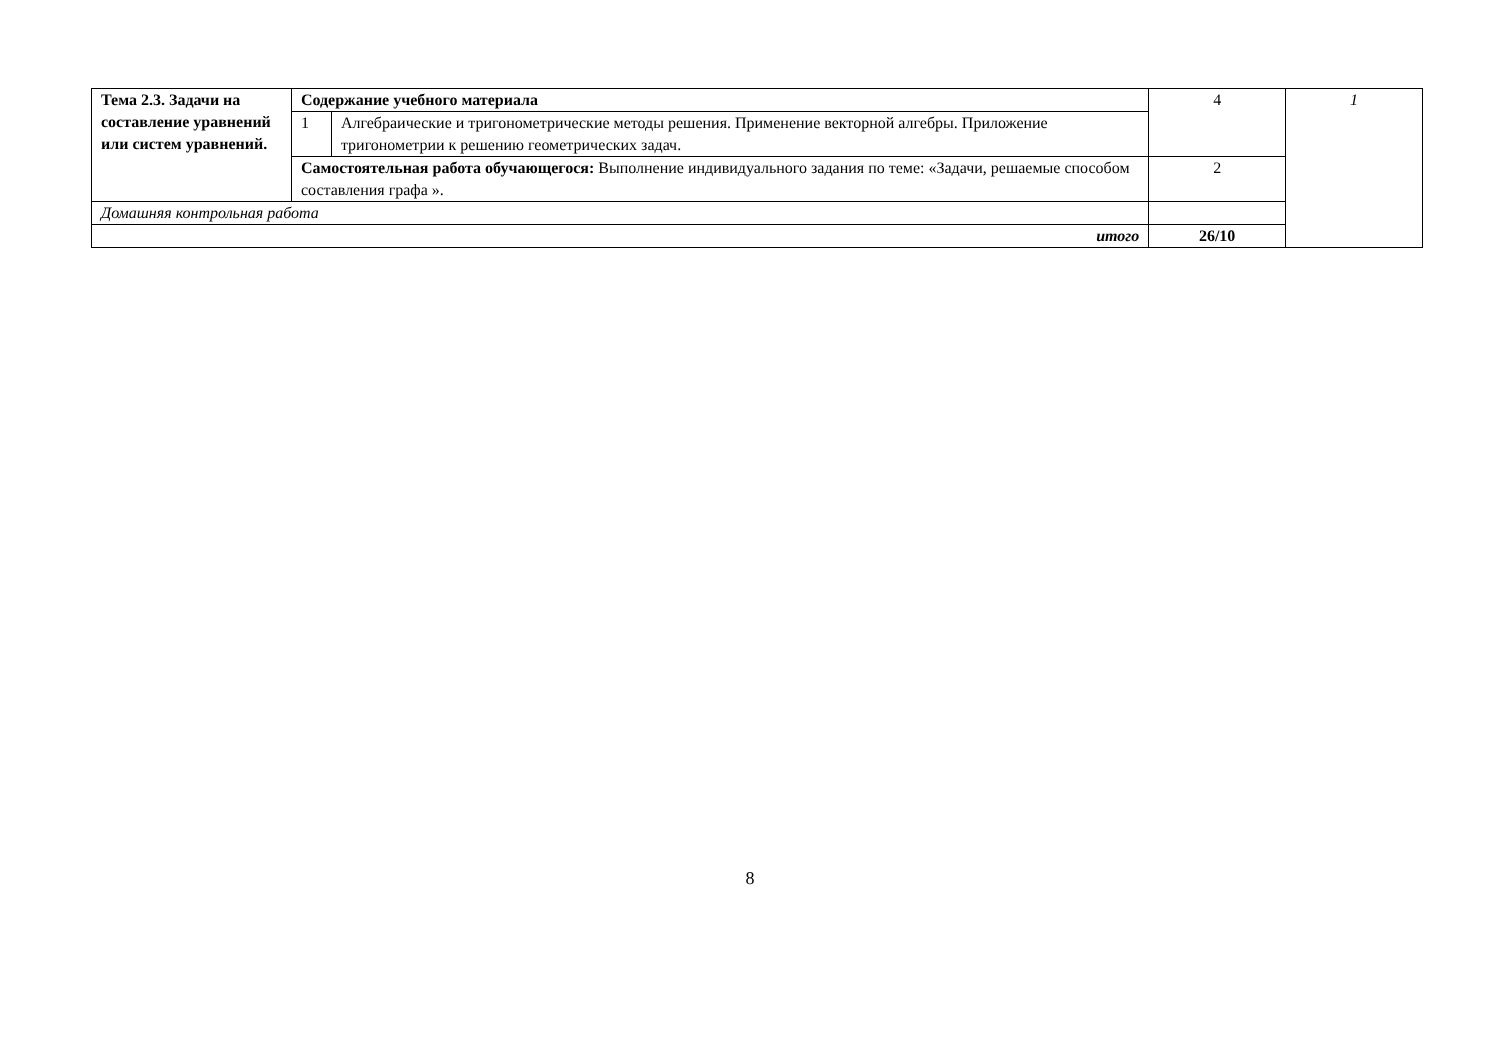| Тема 2.3. Задачи на составление уравнений или систем уравнений. | Содержание учебного материала | | 4 | 1 |
| | 1 | Алгебраические и тригонометрические методы решения. Применение векторной алгебры. Приложение тригонометрии к решению геометрических задач. | | |
| | Самостоятельная работа обучающегося: Выполнение индивидуального задания по теме: «Задачи, решаемые способом составления графа ». | | 2 | |
| Домашняя контрольная работа | | | | |
| итого | | | 26/10 | |
8